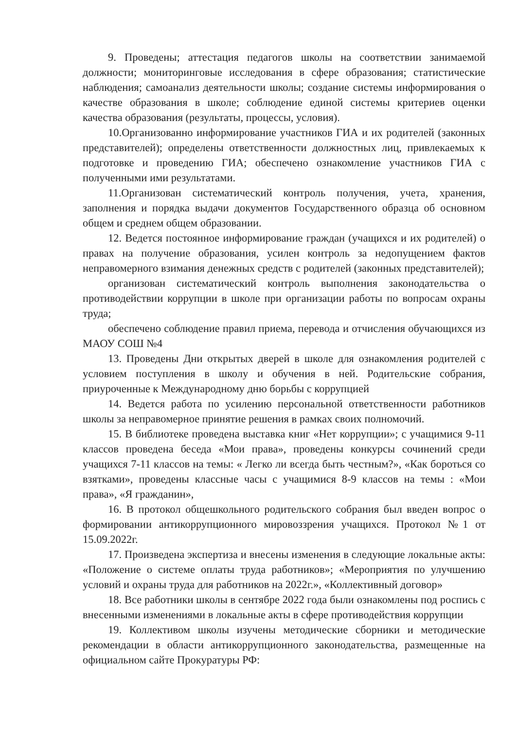9. Проведены; аттестация педагогов школы на соответствии занимаемой должности; мониторинговые исследования в сфере образования; статистические наблюдения; самоанализ деятельности школы; создание системы информирования о качестве образования в школе; соблюдение единой системы критериев оценки качества образования (результаты, процессы, условия).
10.Организованно информирование участников ГИА и их родителей (законных представителей); определены ответственности должностных лиц, привлекаемых к подготовке и проведению ГИА; обеспечено ознакомление участников ГИА с полученными ими результатами.
11.Организован систематический контроль получения, учета, хранения, заполнения и порядка выдачи документов Государственного образца об основном общем и среднем общем образовании.
12. Ведется постоянное информирование граждан (учащихся и их родителей) о правах на получение образования, усилен контроль за недопущением фактов неправомерного взимания денежных средств с родителей (законных представителей);
организован систематический контроль выполнения законодательства о противодействии коррупции в школе при организации работы по вопросам охраны труда;
обеспечено соблюдение правил приема, перевода и отчисления обучающихся из МАОУ СОШ №4
13. Проведены Дни открытых дверей в школе для ознакомления родителей с условием поступления в школу и обучения в ней. Родительские собрания, приуроченные к Международному дню борьбы с коррупцией
14. Ведется работа по усилению персональной ответственности работников школы за неправомерное принятие решения в рамках своих полномочий.
15. В библиотеке проведена выставка книг «Нет коррупции»; с учащимися 9-11 классов проведена беседа «Мои права», проведены конкурсы сочинений среди учащихся 7-11 классов на темы: « Легко ли всегда быть честным?», «Как бороться со взятками», проведены классные часы с учащимися 8-9 классов на темы : «Мои права», «Я гражданин»,
16. В протокол общешкольного родительского собрания был введен вопрос о формировании антикоррупционного мировоззрения учащихся. Протокол №1 от 15.09.2022г.
17. Произведена экспертиза и внесены изменения в следующие локальные акты: «Положение о системе оплаты труда работников»; «Мероприятия по улучшению условий и охраны труда для работников на 2022г.», «Коллективный договор»
18. Все работники школы в сентябре 2022 года были ознакомлены под роспись с внесенными изменениями в локальные акты в сфере противодействия коррупции
19. Коллективом школы изучены методические сборники и методические рекомендации в области антикоррупционного законодательства, размещенные на официальном сайте Прокуратуры РФ: